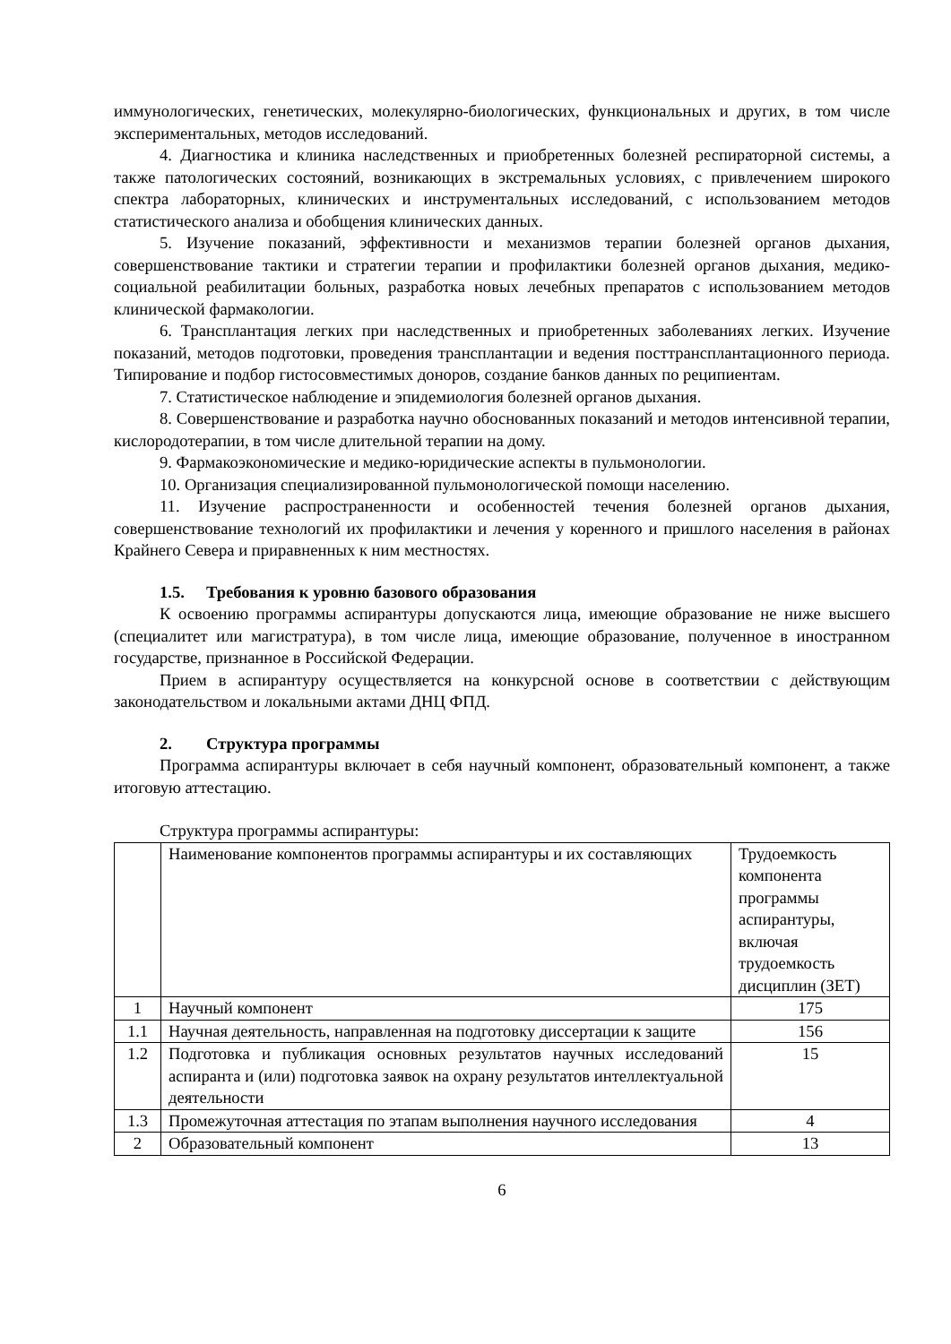иммунологических, генетических, молекулярно-биологических, функциональных и других, в том числе экспериментальных, методов исследований.
4. Диагностика и клиника наследственных и приобретенных болезней респираторной системы, а также патологических состояний, возникающих в экстремальных условиях, с привлечением широкого спектра лабораторных, клинических и инструментальных исследований, с использованием методов статистического анализа и обобщения клинических данных.
5. Изучение показаний, эффективности и механизмов терапии болезней органов дыхания, совершенствование тактики и стратегии терапии и профилактики болезней органов дыхания, медико-социальной реабилитации больных, разработка новых лечебных препаратов с использованием методов клинической фармакологии.
6. Трансплантация легких при наследственных и приобретенных заболеваниях легких. Изучение показаний, методов подготовки, проведения трансплантации и ведения посттрансплантационного периода. Типирование и подбор гистосовместимых доноров, создание банков данных по реципиентам.
7. Статистическое наблюдение и эпидемиология болезней органов дыхания.
8. Совершенствование и разработка научно обоснованных показаний и методов интенсивной терапии, кислородотерапии, в том числе длительной терапии на дому.
9. Фармакоэкономические и медико-юридические аспекты в пульмонологии.
10. Организация специализированной пульмонологической помощи населению.
11. Изучение распространенности и особенностей течения болезней органов дыхания, совершенствование технологий их профилактики и лечения у коренного и пришлого населения в районах Крайнего Севера и приравненных к ним местностях.
1.5. Требования к уровню базового образования
К освоению программы аспирантуры допускаются лица, имеющие образование не ниже высшего (специалитет или магистратура), в том числе лица, имеющие образование, полученное в иностранном государстве, признанное в Российской Федерации.
Прием в аспирантуру осуществляется на конкурсной основе в соответствии с действующим законодательством и локальными актами ДНЦ ФПД.
2. Структура программы
Программа аспирантуры включает в себя научный компонент, образовательный компонент, а также итоговую аттестацию.
Структура программы аспирантуры:
| | Наименование компонентов программы аспирантуры и их составляющих | Трудоемкость компонента программы аспирантуры, включая трудоемкость дисциплин (ЗЕТ) |
| 1 | Научный компонент | 175 |
| 1.1 | Научная деятельность, направленная на подготовку диссертации к защите | 156 |
| 1.2 | Подготовка и публикация основных результатов научных исследований аспиранта и (или) подготовка заявок на охрану результатов интеллектуальной деятельности | 15 |
| 1.3 | Промежуточная аттестация по этапам выполнения научного исследования | 4 |
| 2 | Образовательный компонент | 13 |
6